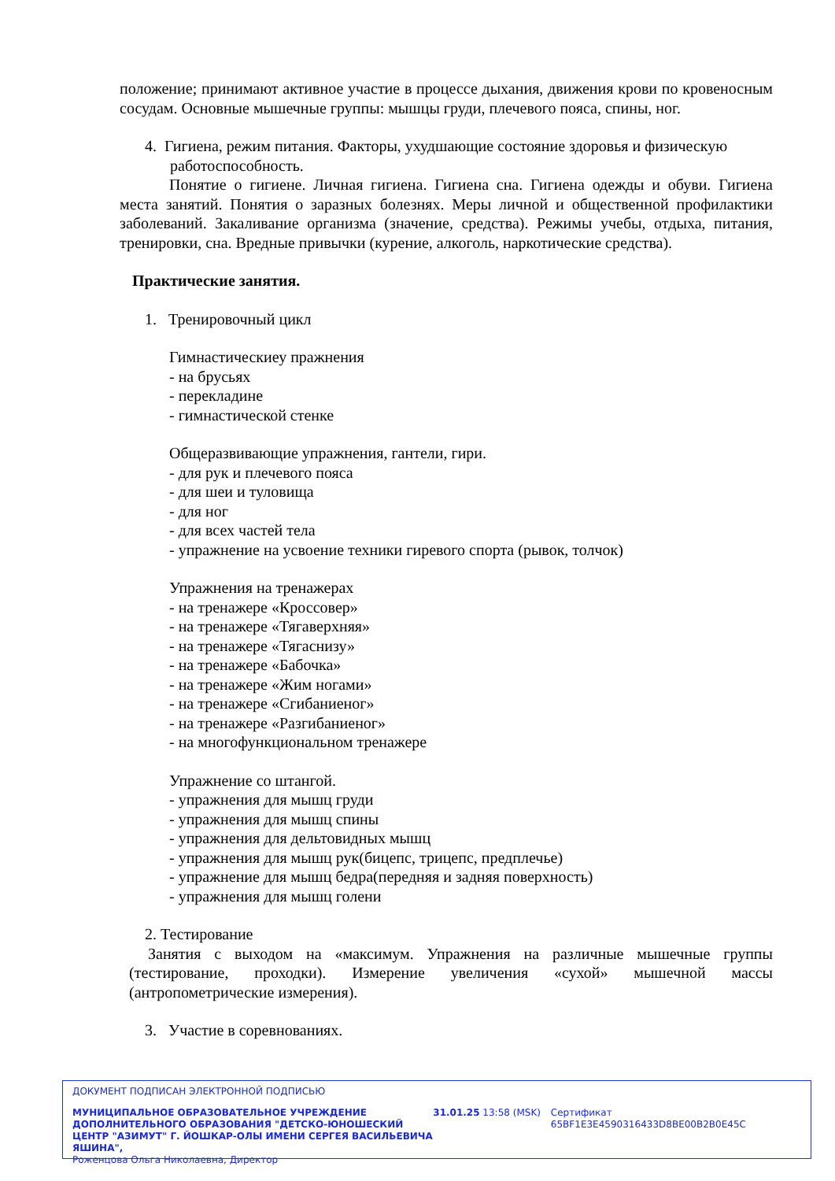положение; принимают активное участие в процессе дыхания, движения крови по кровеносным сосудам. Основные мышечные группы: мышцы груди, плечевого пояса, спины, ног.
4. Гигиена, режим питания. Факторы, ухудшающие состояние здоровья и физическую
работоспособность.
Понятие о гигиене. Личная гигиена. Гигиена сна. Гигиена одежды и обуви. Гигиена места занятий. Понятия о заразных болезнях. Меры личной и общественной профилактики заболеваний. Закаливание организма (значение, средства). Режимы учебы, отдыха, питания, тренировки, сна. Вредные привычки (курение, алкоголь, наркотические средства).
Практические занятия.
1. Тренировочный цикл
Гимнастическиеу пражнения
- на брусьях
- перекладине
- гимнастической стенке
Общеразвивающие упражнения, гантели, гири.
- для рук и плечевого пояса
- для шеи и туловища
- для ног
- для всех частей тела
- упражнение на усвоение техники гиревого спорта (рывок, толчок)
Упражнения на тренажерах
- на тренажере «Кроссовер»
- на тренажере «Тягаверхняя»
- на тренажере «Тягаснизу»
- на тренажере «Бабочка»
- на тренажере «Жим ногами»
- на тренажере «Сгибаниеног»
- на тренажере «Разгибаниеног»
- на многофункциональном тренажере
Упражнение со штангой.
- упражнения для мышц груди
- упражнения для мышц спины
- упражнения для дельтовидных мышц
- упражнения для мышц рук(бицепс, трицепс, предплечье)
- упражнение для мышц бедра(передняя и задняя поверхность)
- упражнения для мышц голени
2. Тестирование
Занятия с выходом на «максимум. Упражнения на различные мышечные группы (тестирование, проходки). Измерение увеличения «сухой» мышечной массы (антропометрические измерения).
3. Участие в соревнованиях.
ДОКУМЕНТ ПОДПИСАН ЭЛЕКТРОННОЙ ПОДПИСЬЮ
МУНИЦИПАЛЬНОЕ ОБРАЗОВАТЕЛЬНОЕ УЧРЕЖДЕНИЕ ДОПОЛНИТЕЛЬНОГО ОБРАЗОВАНИЯ "ДЕТСКО-ЮНОШЕСКИЙ ЦЕНТР "АЗИМУТ" Г. ЙОШКАР-ОЛЫ ИМЕНИ СЕРГЕЯ ВАСИЛЬЕВИЧА ЯШИНА",
Роженцова Ольга Николаевна, Директор
31.01.25 13:58 (MSK) Сертификат 65BF1E3E4590316433D8BE00B2B0E45C